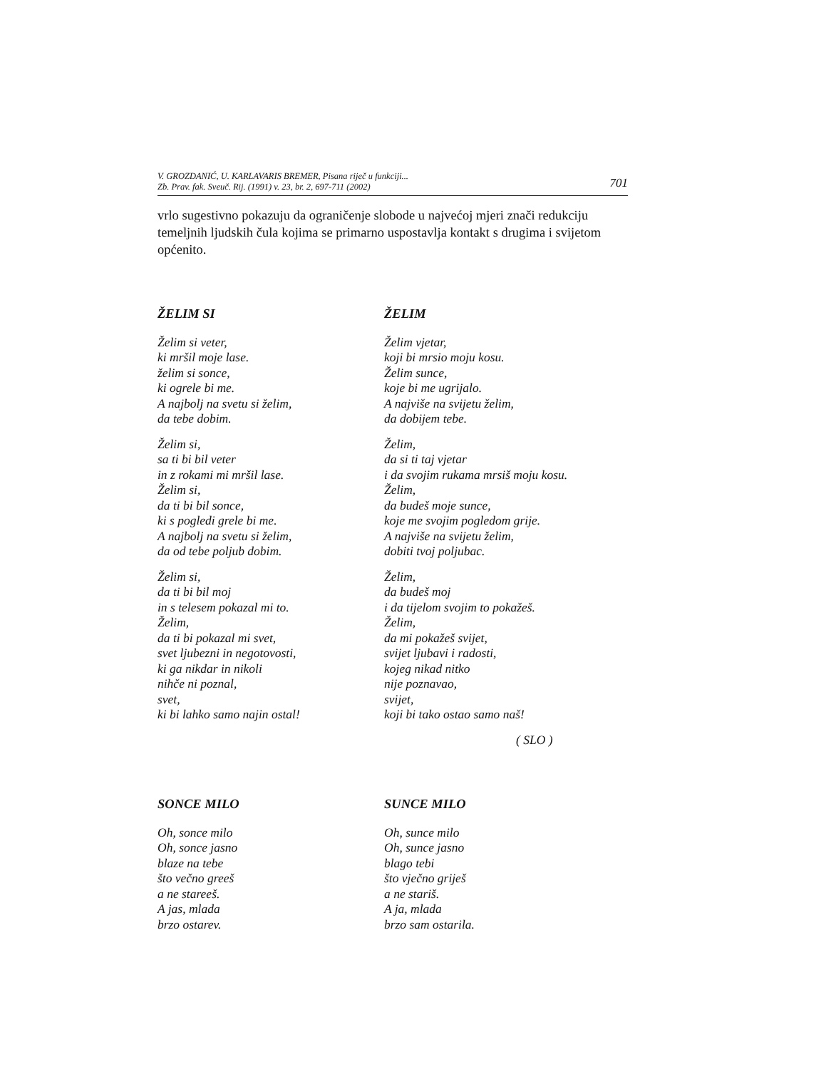V. GROZDANIĆ, U. KARLAVARIS BREMER, Pisana riječ u funkciji...
Zb. Prav. fak. Sveuč. Rij. (1991) v. 23, br. 2, 697-711 (2002) 701
vrlo sugestivno pokazuju da ograničenje slobode u najvećoj mjeri znači redukciju temeljnih ljudskih čula kojima se primarno uspostavlja kontakt s drugima i svijetom općenito.
ŽELIM SI
Želim si veter,
ki mršil moje lase.
želim si sonce,
ki ogrele bi me.
A najbolj na svetu si želim,
da tebe dobim.
Želim si,
sa ti bi bil veter
in z rokami mi mršil lase.
Želim si,
da ti bi bil sonce,
ki s pogledi grele bi me.
A najbolj na svetu si želim,
da od tebe poljub dobim.
Želim si,
da ti bi bil moj
in s telesem pokazal mi to.
Želim,
da ti bi pokazal mi svet,
svet ljubezni in negotovosti,
ki ga nikdar in nikoli
nihče ni poznal,
svet,
ki bi lahko samo najin ostal!
ŽELIM
Želim vjetar,
koji bi mrsio moju kosu.
Želim sunce,
koje bi me ugrijalo.
A najviše na svijetu želim,
da dobijem tebe.
Želim,
da si ti taj vjetar
i da svojim rukama mrsiš moju kosu.
Želim,
da budeš moje sunce,
koje me svojim pogledom grije.
A najviše na svijetu želim,
dobiti tvoj poljubac.
Želim,
da budeš moj
i da tijelom svojim to pokažeš.
Želim,
da mi pokažeš svijet,
svijet ljubavi i radosti,
kojeg nikad nitko
nije poznavao,
svijet,
koji bi tako ostao samo naš!
( SLO )
SONCE MILO
Oh, sonce milo
Oh, sonce jasno
blaze na tebe
što večno greeš
a ne stareeš.
A jas, mlada
brzo ostarev.
SUNCE MILO
Oh, sunce milo
Oh, sunce jasno
blago tebi
što vječno griješ
a ne stariš.
A ja, mlada
brzo sam ostarila.